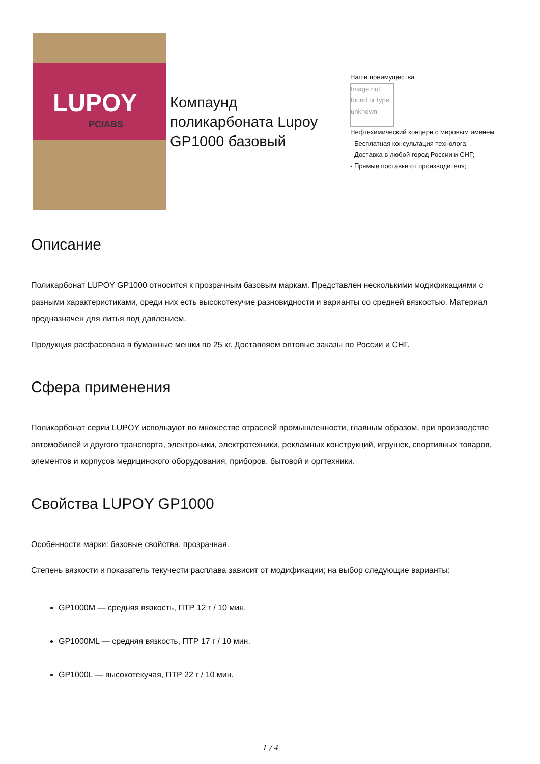LUPOY
PC/ABS
Компаунд поликарбоната Lupoy GP1000 базовый
Наши преимущества
Image not found or type unknown
Нефтехимический концерн с мировым именем
- Бесплатная консультация технолога;
- Доставка в любой город России и СНГ;
- Прямые поставки от производителя;
Описание
Поликарбонат LUPOY GP1000 относится к прозрачным базовым маркам. Представлен несколькими модификациями с разными характеристиками, среди них есть высокотекучие разновидности и варианты со средней вязкостью. Материал предназначен для литья под давлением.
Продукция расфасована в бумажные мешки по 25 кг. Доставляем оптовые заказы по России и СНГ.
Сфера применения
Поликарбонат серии LUPOY используют во множестве отраслей промышленности, главным образом, при производстве автомобилей и другого транспорта, электроники, электротехники, рекламных конструкций, игрушек, спортивных товаров, элементов и корпусов медицинского оборудования, приборов, бытовой и оргтехники.
Свойства LUPOY GP1000
Особенности марки: базовые свойства, прозрачная.
Степень вязкости и показатель текучести расплава зависит от модификации; на выбор следующие варианты:
GP1000M — средняя вязкость, ПТР 12 г / 10 мин.
GP1000ML — средняя вязкость, ПТР 17 г / 10 мин.
GP1000L — высокотекучая, ПТР 22 г / 10 мин.
1 / 4